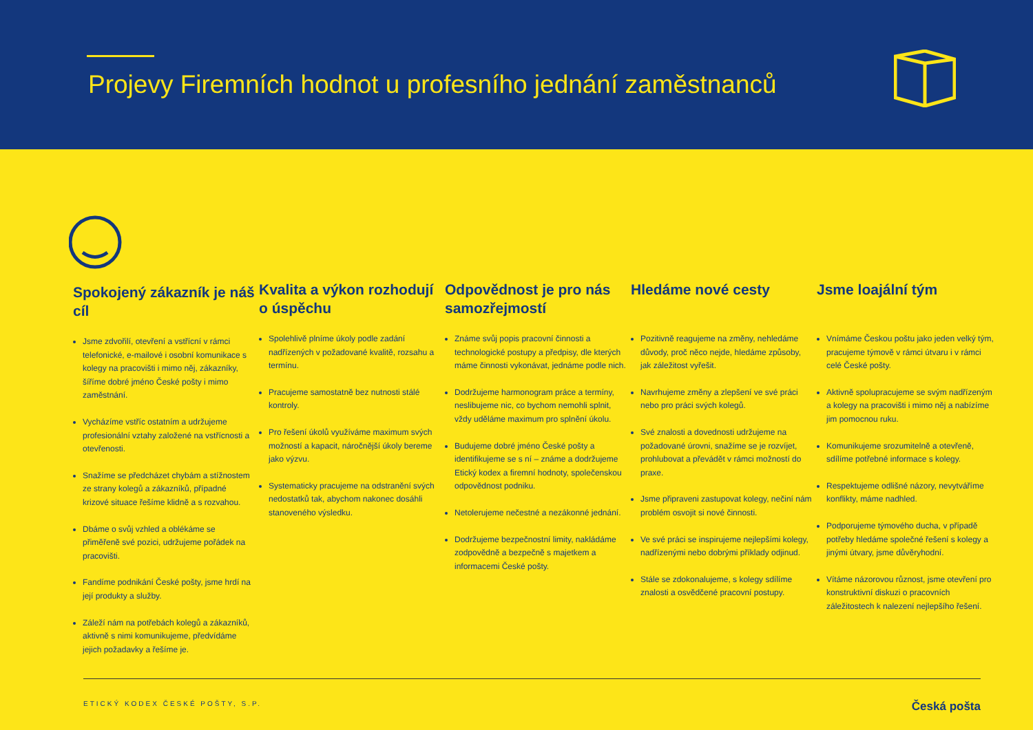Projevy Firemních hodnot u profesního jednání zaměstnanců
Spokojený zákazník je náš cíl
Jsme zdvořilí, otevření a vstřícní v rámci telefonické, e-mailové i osobní komunikace s kolegy na pracovišti i mimo něj, zákazníky, šíříme dobré jméno České pošty i mimo zaměstnání.
Vycházíme vstříc ostatním a udržujeme profesionální vztahy založené na vstřícnosti a otevřenosti.
Snažíme se předcházet chybám a stížnostem ze strany kolegů a zákazníků, případné krizové situace řešíme klidně a s rozvahou.
Dbáme o svůj vzhled a oblékáme se přiměřeně své pozici, udržujeme pořádek na pracovišti.
Fandíme podnikání České pošty, jsme hrdí na její produkty a služby.
Záleží nám na potřebách kolegů a zákazníků, aktivně s nimi komunikujeme, předvídáme jejich požadavky a řešíme je.
Kvalita a výkon rozhodují o úspěchu
Spolehlivě plníme úkoly podle zadání nadřízených v požadované kvalitě, rozsahu a termínu.
Pracujeme samostatně bez nutnosti stálé kontroly.
Pro řešení úkolů využíváme maximum svých možností a kapacit, náročnější úkoly bereme jako výzvu.
Systematicky pracujeme na odstranění svých nedostatků tak, abychom nakonec dosáhli stanoveného výsledku.
Odpovědnost je pro nás samozřejmostí
Známe svůj popis pracovní činnosti a technologické postupy a předpisy, dle kterých máme činnosti vykonávat, jednáme podle nich.
Dodržujeme harmonogram práce a termíny, neslibujeme nic, co bychom nemohli splnit, vždy uděláme maximum pro splnění úkolu.
Budujeme dobré jméno České pošty a identifikujeme se s ní – známe a dodržujeme Etický kodex a firemní hodnoty, společenskou odpovědnost podniku.
Netolerujeme nečestné a nezákonné jednání.
Dodržujeme bezpečnostní limity, nakládáme zodpovědně a bezpečně s majetkem a informacemi České pošty.
Hledáme nové cesty
Pozitivně reagujeme na změny, nehledáme důvody, proč něco nejde, hledáme způsoby, jak záležitost vyřešit.
Navrhujeme změny a zlepšení ve své práci nebo pro práci svých kolegů.
Své znalosti a dovednosti udržujeme na požadované úrovni, snažíme se je rozvíjet, prohlubovat a převádět v rámci možností do praxe.
Jsme připraveni zastupovat kolegy, nečiní nám problém osvojit si nové činnosti.
Ve své práci se inspirujeme nejlepšími kolegy, nadřízenými nebo dobrými příklady odjinud.
Stále se zdokonalujeme, s kolegy sdílíme znalosti a osvědčené pracovní postupy.
Jsme loajální tým
Vnímáme Českou poštu jako jeden velký tým, pracujeme týmově v rámci útvaru i v rámci celé České pošty.
Aktivně spolupracujeme se svým nadřízeným a kolegy na pracovišti i mimo něj a nabízíme jim pomocnou ruku.
Komunikujeme srozumitelně a otevřeně, sdílíme potřebné informace s kolegy.
Respektujeme odlišné názory, nevytváříme konflikty, máme nadhled.
Podporujeme týmového ducha, v případě potřeby hledáme společné řešení s kolegy a jinými útvary, jsme důvěryhodní.
Vítáme názorovou různost, jsme otevření pro konstruktivní diskuzi o pracovních záležitostech k nalezení nejlepšího řešení.
ETICKÝ KODEX ČESKÉ POŠTY, S.P. Česká pošta